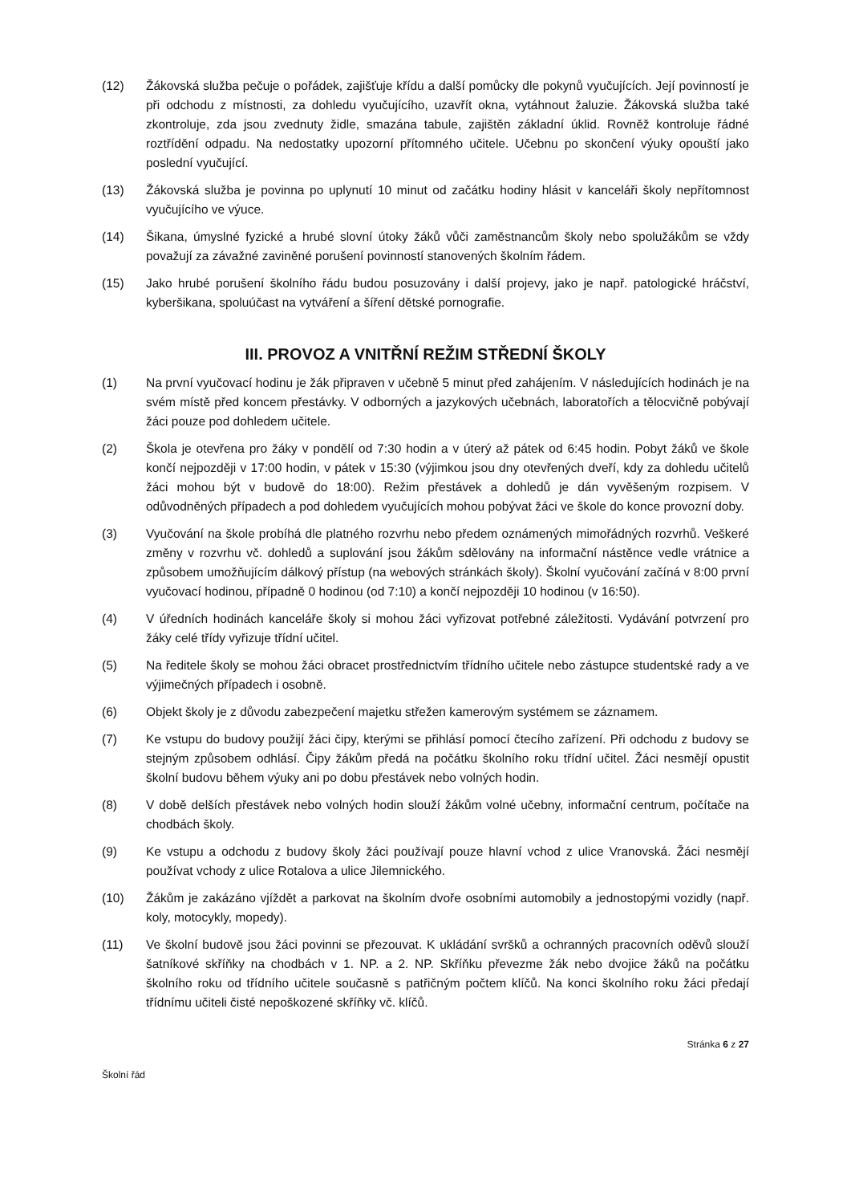(12) Žákovská služba pečuje o pořádek, zajišťuje křídu a další pomůcky dle pokynů vyučujících. Její povinností je při odchodu z místnosti, za dohledu vyučujícího, uzavřít okna, vytáhnout žaluzie. Žákovská služba také zkontroluje, zda jsou zvednuty židle, smazána tabule, zajištěn základní úklid. Rovněž kontroluje řádné roztřídění odpadu. Na nedostatky upozorní přítomného učitele. Učebnu po skončení výuky opouští jako poslední vyučující.
(13) Žákovská služba je povinna po uplynutí 10 minut od začátku hodiny hlásit v kanceláři školy nepřítomnost vyučujícího ve výuce.
(14) Šikana, úmyslné fyzické a hrubé slovní útoky žáků vůči zaměstnancům školy nebo spolužákům se vždy považují za závažné zaviněné porušení povinností stanovených školním řádem.
(15) Jako hrubé porušení školního řádu budou posuzovány i další projevy, jako je např. patologické hráčství, kyberšikana, spoluúčast na vytváření a šíření dětské pornografie.
III. PROVOZ A VNITŘNÍ REŽIM STŘEDNÍ ŠKOLY
(1) Na první vyučovací hodinu je žák připraven v učebně 5 minut před zahájením. V následujících hodinách je na svém místě před koncem přestávky. V odborných a jazykových učebnách, laboratořích a tělocvičně pobývají žáci pouze pod dohledem učitele.
(2) Škola je otevřena pro žáky v pondělí od 7:30 hodin a v úterý až pátek od 6:45 hodin. Pobyt žáků ve škole končí nejpozději v 17:00 hodin, v pátek v 15:30 (výjimkou jsou dny otevřených dveří, kdy za dohledu učitelů žáci mohou být v budově do 18:00). Režim přestávek a dohledů je dán vyvěšeným rozpisem. V odůvodněných případech a pod dohledem vyučujících mohou pobývat žáci ve škole do konce provozní doby.
(3) Vyučování na škole probíhá dle platného rozvrhu nebo předem oznámených mimořádných rozvrhů. Veškeré změny v rozvrhu vč. dohledů a suplování jsou žákům sdělovány na informační nástěnce vedle vrátnice a způsobem umožňujícím dálkový přístup (na webových stránkách školy). Školní vyučování začíná v 8:00 první vyučovací hodinou, případně 0 hodinou (od 7:10) a končí nejpozději 10 hodinou (v 16:50).
(4) V úředních hodinách kanceláře školy si mohou žáci vyřizovat potřebné záležitosti. Vydávání potvrzení pro žáky celé třídy vyřizuje třídní učitel.
(5) Na ředitele školy se mohou žáci obracet prostřednictvím třídního učitele nebo zástupce studentské rady a ve výjimečných případech i osobně.
(6) Objekt školy je z důvodu zabezpečení majetku střežen kamerovým systémem se záznamem.
(7) Ke vstupu do budovy použijí žáci čipy, kterými se přihlásí pomocí čtecího zařízení. Při odchodu z budovy se stejným způsobem odhlásí. Čipy žákům předá na počátku školního roku třídní učitel. Žáci nesmějí opustit školní budovu během výuky ani po dobu přestávek nebo volných hodin.
(8) V době delších přestávek nebo volných hodin slouží žákům volné učebny, informační centrum, počítače na chodbách školy.
(9) Ke vstupu a odchodu z budovy školy žáci používají pouze hlavní vchod z ulice Vranovská. Žáci nesmějí používat vchody z ulice Rotalova a ulice Jilemnického.
(10) Žákům je zakázáno vjíždět a parkovat na školním dvoře osobními automobily a jednostopými vozidly (např. koly, motocykly, mopedy).
(11) Ve školní budově jsou žáci povinni se přezouvat. K ukládání svršků a ochranných pracovních oděvů slouží šatníkové skříňky na chodbách v 1. NP. a 2. NP. Skříňku převezme žák nebo dvojice žáků na počátku školního roku od třídního učitele současně s patřičným počtem klíčů. Na konci školního roku žáci předají třídnímu učiteli čisté nepoškozené skříňky vč. klíčů.
Stránka 6 z 27
Školní řád